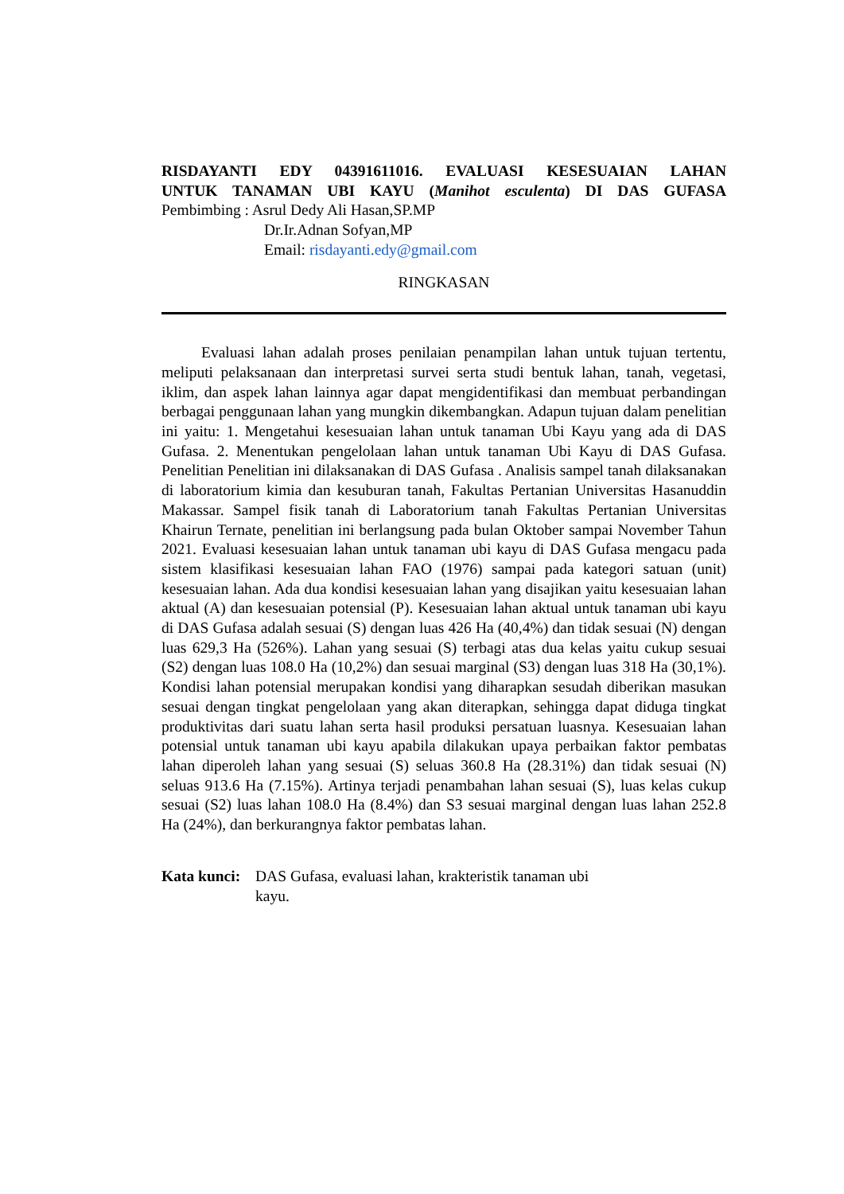RISDAYANTI EDY 04391611016. EVALUASI KESESUAIAN LAHAN
UNTUK TANAMAN UBI KAYU (Manihot esculenta) DI DAS GUFASA
Pembimbing : Asrul Dedy Ali Hasan,SP.MP
Dr.Ir.Adnan Sofyan,MP
Email: risdayanti.edy@gmail.com
RINGKASAN
Evaluasi lahan adalah proses penilaian penampilan lahan untuk tujuan tertentu, meliputi pelaksanaan dan interpretasi survei serta studi bentuk lahan, tanah, vegetasi, iklim, dan aspek lahan lainnya agar dapat mengidentifikasi dan membuat perbandingan berbagai penggunaan lahan yang mungkin dikembangkan. Adapun tujuan dalam penelitian ini yaitu: 1. Mengetahui kesesuaian lahan untuk tanaman Ubi Kayu yang ada di DAS Gufasa. 2. Menentukan pengelolaan lahan untuk tanaman Ubi Kayu di DAS Gufasa. Penelitian Penelitian ini dilaksanakan di DAS Gufasa . Analisis sampel tanah dilaksanakan di laboratorium kimia dan kesuburan tanah, Fakultas Pertanian Universitas Hasanuddin Makassar. Sampel fisik tanah di Laboratorium tanah Fakultas Pertanian Universitas Khairun Ternate, penelitian ini berlangsung pada bulan Oktober sampai November Tahun 2021. Evaluasi kesesuaian lahan untuk tanaman ubi kayu di DAS Gufasa mengacu pada sistem klasifikasi kesesuaian lahan FAO (1976) sampai pada kategori satuan (unit) kesesuaian lahan. Ada dua kondisi kesesuaian lahan yang disajikan yaitu kesesuaian lahan aktual (A) dan kesesuaian potensial (P). Kesesuaian lahan aktual untuk tanaman ubi kayu di DAS Gufasa adalah sesuai (S) dengan luas 426 Ha (40,4%) dan tidak sesuai (N) dengan luas 629,3 Ha (526%). Lahan yang sesuai (S) terbagi atas dua kelas yaitu cukup sesuai (S2) dengan luas 108.0 Ha (10,2%) dan sesuai marginal (S3) dengan luas 318 Ha (30,1%). Kondisi lahan potensial merupakan kondisi yang diharapkan sesudah diberikan masukan sesuai dengan tingkat pengelolaan yang akan diterapkan, sehingga dapat diduga tingkat produktivitas dari suatu lahan serta hasil produksi persatuan luasnya. Kesesuaian lahan potensial untuk tanaman ubi kayu apabila dilakukan upaya perbaikan faktor pembatas lahan diperoleh lahan yang sesuai (S) seluas 360.8 Ha (28.31%) dan tidak sesuai (N) seluas 913.6 Ha (7.15%). Artinya terjadi penambahan lahan sesuai (S), luas kelas cukup sesuai (S2) luas lahan 108.0 Ha (8.4%) dan S3 sesuai marginal dengan luas lahan 252.8 Ha (24%), dan berkurangnya faktor pembatas lahan.
Kata kunci: DAS Gufasa, evaluasi lahan, krakteristik tanaman ubi kayu.